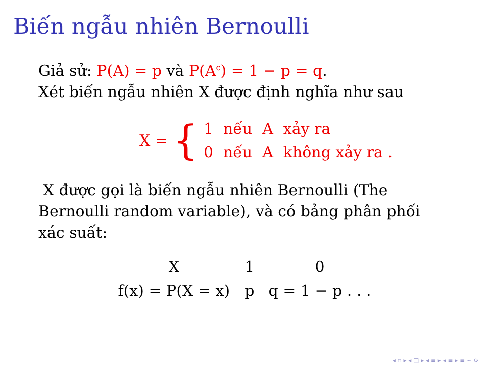Biến ngẫu nhiên Bernoulli
Giả sử: P(A) = p và P(A<sup>c</sup>) = 1 − p = q.
Xét biến ngẫu nhiên X được định nghĩa như sau
X = {
| 1 | nếu | A | xảy ra |
| 0 | nếu | A | không xảy ra . |
X được gọi là biến ngẫu nhiên Bernoulli (The Bernoulli random variable), và có bảng phân phối xác suất:
| X | 1 | 0 |
| --- | --- | --- |
| f(x) = P(X = x) | p | q = 1 − p . . . |
◂ ▫ ▸ ◂ ◫ ▸ ◂ ≡ ▸ ◂ ≡ ▸ ≡ ∽ ⟳